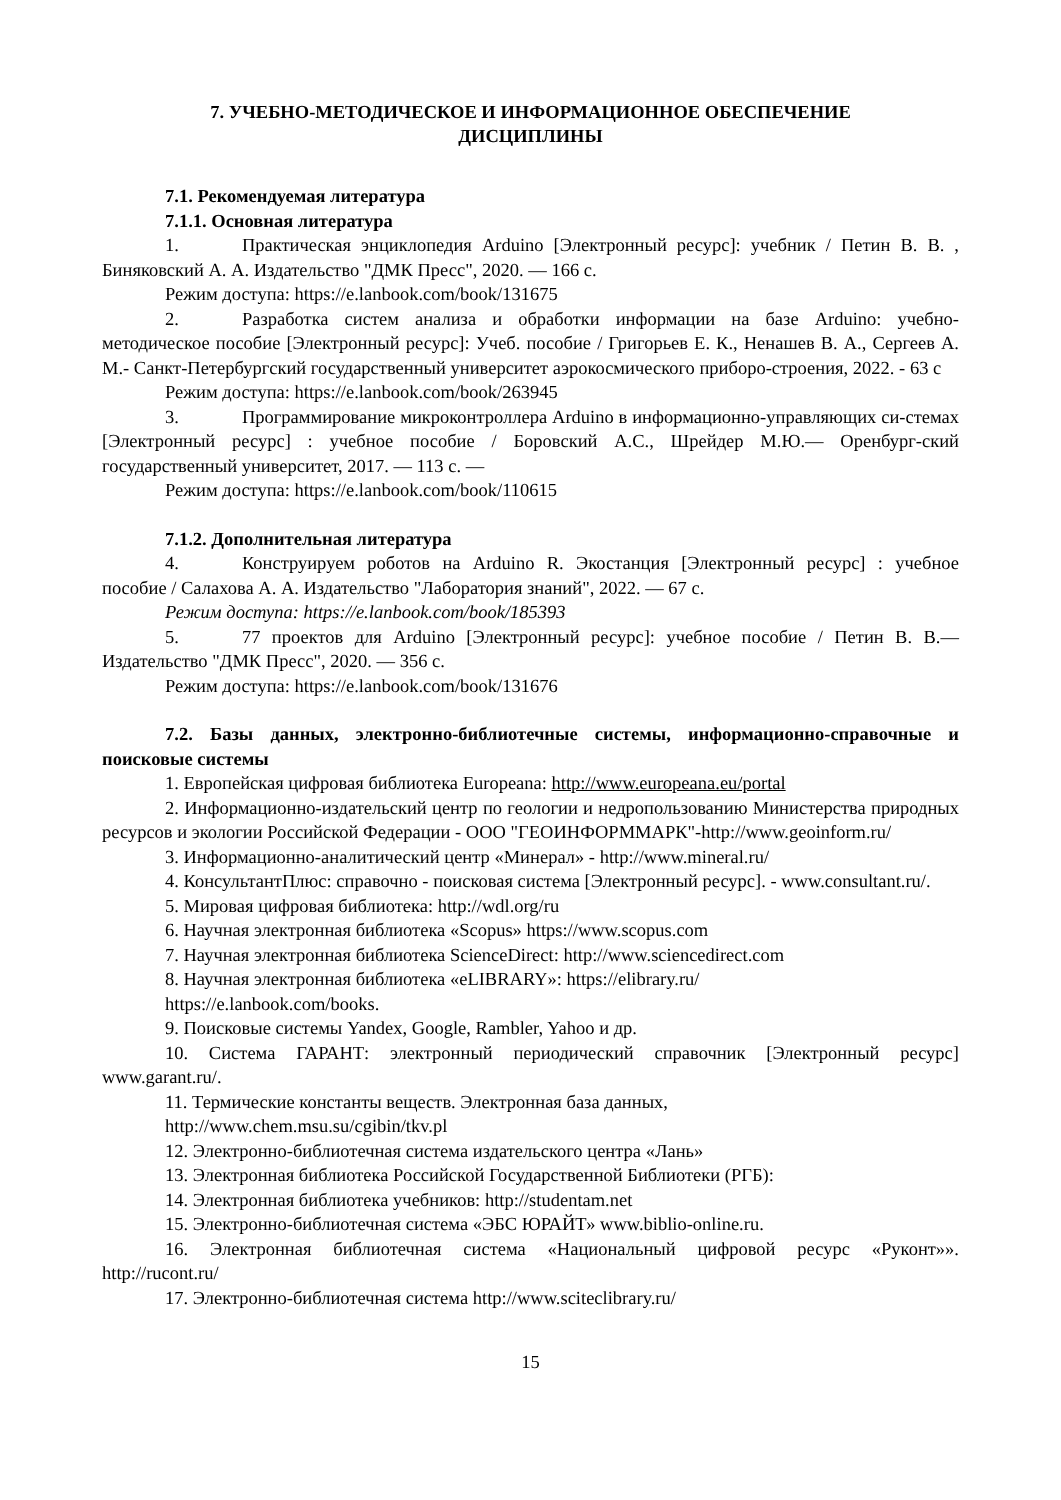7. УЧЕБНО-МЕТОДИЧЕСКОЕ И ИНФОРМАЦИОННОЕ ОБЕСПЕЧЕНИЕ
ДИСЦИПЛИНЫ
7.1. Рекомендуемая литература
7.1.1. Основная литература
1. Практическая энциклопедия Arduino [Электронный ресурс]: учебник / Петин В. В. , Биняковский А. А. Издательство "ДМК Пресс", 2020. — 166 с.
Режим доступа: https://e.lanbook.com/book/131675
2. Разработка систем анализа и обработки информации на базе Arduino: учебно-методическое пособие [Электронный ресурс]: Учеб. пособие / Григорьев Е. К., Ненашев В. А., Сергеев А. М.- Санкт-Петербургский государственный университет аэрокосмического приборо-строения, 2022. - 63 с
Режим доступа: https://e.lanbook.com/book/263945
3. Программирование микроконтроллера Arduino в информационно-управляющих си-стемах [Электронный ресурс] : учебное пособие / Боровский А.С., Шрейдер М.Ю.— Оренбург-ский государственный университет, 2017. — 113 с. —
Режим доступа: https://e.lanbook.com/book/110615
7.1.2. Дополнительная литература
4. Конструируем роботов на Arduino R. Экостанция [Электронный ресурс] : учебное пособие / Салахова А. А. Издательство "Лаборатория знаний", 2022. — 67 с.
Режим доступа: https://e.lanbook.com/book/185393
5. 77 проектов для Arduino [Электронный ресурс]: учебное пособие / Петин В. В.— Издательство "ДМК Пресс", 2020. — 356 с.
Режим доступа: https://e.lanbook.com/book/131676
7.2. Базы данных, электронно-библиотечные системы, информационно-справочные и поисковые системы
1. Европейская цифровая библиотека Europeana: http://www.europeana.eu/portal
2. Информационно-издательский центр по геологии и недропользованию Министерства природных ресурсов и экологии Российской Федерации - ООО "ГЕОИНФОРММАРК"-http://www.geoinform.ru/
3. Информационно-аналитический центр «Минерал» - http://www.mineral.ru/
4. КонсультантПлюс: справочно - поисковая система [Электронный ресурс]. - www.consultant.ru/.
5. Мировая цифровая библиотека: http://wdl.org/ru
6. Научная электронная библиотека «Scopus» https://www.scopus.com
7. Научная электронная библиотека ScienceDirect: http://www.sciencedirect.com
8. Научная электронная библиотека «eLIBRARY»: https://elibrary.ru/
https://e.lanbook.com/books.
9. Поисковые системы Yandex, Google, Rambler, Yahoo и др.
10. Система ГАРАНТ: электронный периодический справочник [Электронный ресурс] www.garant.ru/.
11. Термические константы веществ. Электронная база данных,
http://www.chem.msu.su/cgibin/tkv.pl
12. Электронно-библиотечная система издательского центра «Лань»
13. Электронная библиотека Российской Государственной Библиотеки (РГБ):
14. Электронная библиотека учебников: http://studentam.net
15. Электронно-библиотечная система «ЭБС ЮРАЙТ» www.biblio-online.ru.
16. Электронная библиотечная система «Национальный цифровой ресурс «Руконт»». http://rucont.ru/
17. Электронно-библиотечная система http://www.sciteclibrary.ru/
15